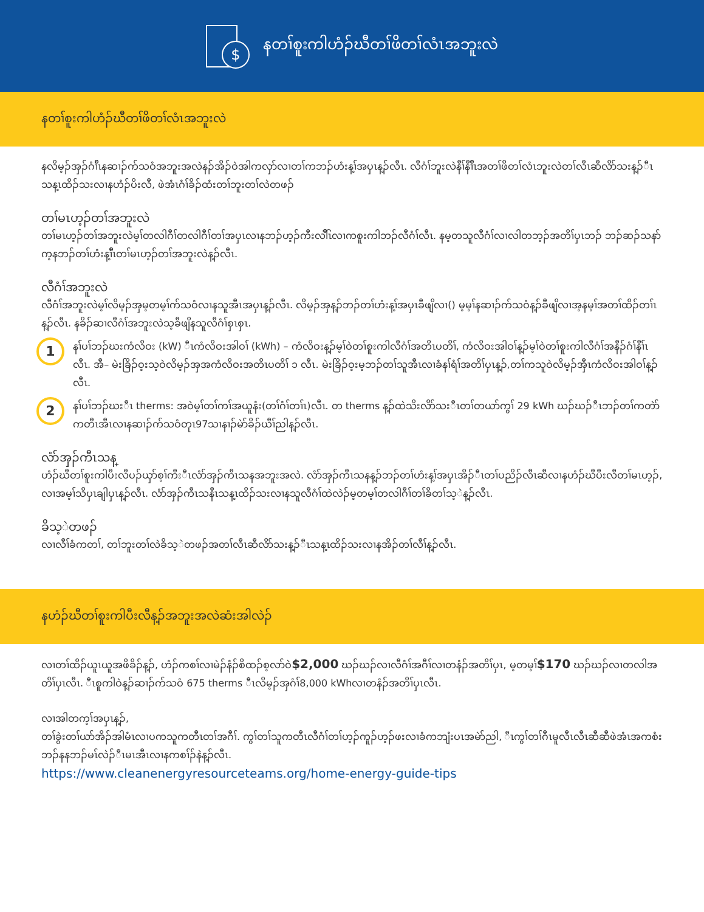$
နတၢ်စူးကါဟံၣ်ဃီတၢ်ဖိတၢ်လံၤအဘူးလဲ
နတၢ်စူးကါဟံၣ်ဃီတၢ်ဖိတၢ်လံၤအဘူးလဲ
နလိမ့ၣ်အှၣ်ဂံၢ်ီၤနဆၢၣ်က်သဝံအဘူးအလဲနၣ်အိၣ်ဝဲအါကလှာ်လၢတၢ်ကဘၣ်ဟံးန့ၢ်အပှၤန့ၣ်လီၤ. လီဂံၢ်ဘူးလဲနီၢ်နီၢ်ီၤအတၢ်ဖိတၢ်လံၤဘူးလဲတၢ်လီၤဆီလိာ်သးန့ၣ်ီၤသန့ၤထိၣ်သးလၢနဟံၣ်ပိးလီ, ဖဲအံၤဂံၢ်ခိၣ်ထံးတၢ်ဘူးတၢ်လဲတဖၣ်
တၢ်မၤဟ့ၣ်တၢ်အဘူးလဲ
တၢ်မၤဟ့ၣ်တၢ်အဘူးလဲမ့ၢ်တလါဂီၢ်တလါဂီၢ်တၢ်အပှၤလၢနဘၣ်ဟ့ၣ်ကီးလါ်ီၤလၢကစူးကါဘၣ်လီဂံၢ်လီၤ. နမ့တသူလီဂံၢ်လၢလါတဘ့ၣ်အတိၢ်ပှၤဘၣ် ဘၣ်ဆၣ်သနာ်က့နဘၣ်တၢ်ဟံးန့ၢ်ီၤတၢ်မၤဟ့ၣ်တၢ်အဘူးလဲန့ၣ်လီၤ.
လီဂံၢ်အဘူးလဲ
လီဂံၢ်အဘူးလဲမ့ၢ်လိမ့ၣ်အှမ့တမ့ၢ်က်သဝံလၢနသူအီၤအပှၤန့ၣ်လီၤ. လိမ့ၣ်အှန့ၣ်ဘၣ်တၢ်ဟံးန့ၢ်အပှၤခီဖျိလၢ() မ့မ့ၢ်နဆၢၣ်က်သဝံန့ၣ်ခီဖျိလၢအ့နမ့ၢ်အတၢ်ထိၣ်တၢ်ၤန့ၣ်လီၤ. နခိၣ်ဆၢလီဂံၢ်အဘူးလဲသ့ခီဖျိနသူလီဂံၢ်စှၤစှၤ.
1
နၢ်ပၢ်ဘၣ်ဃးကံလိဝး (kW) ီၤကံလိဝးအါဝၢ် (kWh) – ကံလိဝးန့ၣ်မ့ၢ်ဝဲတၢ်စူးကါလီဂံၢ်အတိၤပတိၢ်, ကံလိဝးအါဝၢ်န့ၣ်မ့ၢ်ဝဲတၢ်စူးကါလီဂံၢ်အနီၣ်ဂံၢ်နီၢ်ၤလီၤ. အီ– မဲးခြိၣ်ဝ့းသ့ဝဲလိမ့ၣ်အှအကံလိဝးအတိၤပတိၢ် ၁ လီၤ. မဲးခြိၣ်ဝ့းမ့ဘၣ်တၢ်သူအီၤလၢခံနၢ်ရံၢ်အတိၢ်ပှၤန့ၣ်,တၢ်ကသူဝဲလိမ့ၣ်အှီၤကံလိဝးအါဝၢ်န့ၣ်လီၤ.
2
နၢ်ပၢ်ဘၣ်ဃးီၤ therms: အဝဲမ့ၢ်တၢ်ကၢ်အယူနံး(တၢ်ဂံၢ်တၢ်ၤ)လီၤ. တ therms န့ၣ်ထဲသိးလိာ်သးီၤတၢ်တယာ်ကွၢ် 29 kWh ဃၣ်ဃၣ်ီၤဘၣ်တၢ်ကတဲာ်ကတီၤအီၤလၢနဆၢၣ်က်သဝံတုၤ97သၢနၢၣ်မဲာ်ခိၣ်ယီၢ်ညါန့ၣ်လီၤ.
လံာ်အှၣ်ကီၤသန္
ဟံၣ်ဃီတၢ်စူးကါပီးလီပၣ်ယှာ်စ့ၢ်ကီးီၤလံာ်အှၣ်ကီၤသနအဘူးအလဲ. လံာ်အှၣ်ကီၤသနန့ၣ်ဘၣ်တၢ်ဟံးန့ၢ်အပှၤအိၣ်ီၤတၢ်ပညိၣ်လီၤဆီလၢနဟံၣ်ဃီပီးလီတၢ်မၤဟ့ၣ်, လၢအမ့ၢ်သိပှၤချါပှၤန့ၣ်လီၤ. လံာ်အှၣ်ကီၤသနီၤသန့ၤထိၣ်သးလၢနသူလီဂံၢ်ထဲလဲၣ်မ့တမ့ၢ်တလါဂီၢ်တၢ်ခိတၢ်သ့ဲန့ၣ်လီၤ.
ခိသ့ဲတဖၣ်
လၢလီၢ်ခံကတၢ်, တၢ်ဘူးတၢ်လဲခိသ့ဲတဖၣ်အတၢ်လီၤဆီလိာ်သးန့ၣ်ီၤသန့ၤထိၣ်သးလၢနအိၣ်တၢ်လီၢ်န့ၣ်လီၤ.
နဟံၣ်ဃီတၢ်စူးကါပီးလီန့ၣ်အဘူးအလဲဆံးအါလဲၣ်
လၢတၢ်ထိၣ်ယူၤယူအဖိခိၣ်န့ၣ်, ဟံၣ်ကစၢ်လၢမဲၣ်နံၣ်စိထၣ်စ့လာ်ဝဲ$2,000 ဃၣ်ဃၣ်လၢလီဂံၢ်အဂီၢ်လၢတနံၣ်အတိၢ်ပှၤ, မ့တမ့ၢ်$170 ဃၣ်ဃၣ်လၢတလါအတိၢ်ပှၤလီၤ. ီၤစူကါဝဲန့ၣ်ဆၢၣ်က်သဝံ 675 therms ီၤလိမ့ၣ်အှဂံၢ်8,000 kWhလၢတနံၣ်အတိၢ်ပှၤလီၤ.
လၢအါတက့ၢ်အပှၤန့ၣ်,
တၢ်ခွဲးတၢ်ယာ်အိၣ်အါမံၤလၢပကသူကတီၤတၢ်အဂီၢ်. ကွၢ်တၢ်သူကတီၤလီဂံၢ်တၢ်ဟ့ၣ်ကူၣ်ဟ့ၣ်ဖးလၢခံကဘျံးပၤအမဲာ်ညါ, ီၤကွၢ်တၢ်ဂီၤမူလီၤလီၤဆီဆီဖဲအံၤအကစံးဘၣ်နနဘၣ်မၤ်လဲၣ်ီၤမၤအီၤလၢနကစၢ်ၣ်နဲန့ၣ်လီၤ.
https://www.cleanenergyresourceteams.org/home-energy-guide-tips